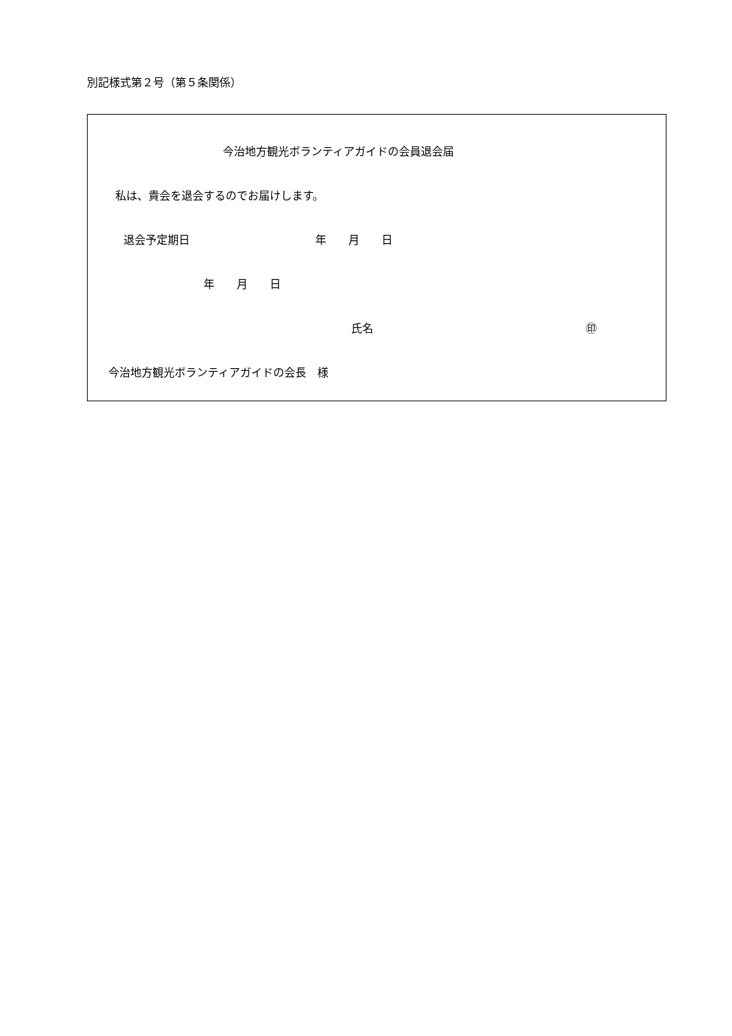別記様式第２号（第５条関係）
今治地方観光ボランティアガイドの会員退会届
私は、貴会を退会するのでお届けします。
退会予定期日
年　　月　　日
年　　月　　日
氏名
㊞
今治地方観光ボランティアガイドの会長　様